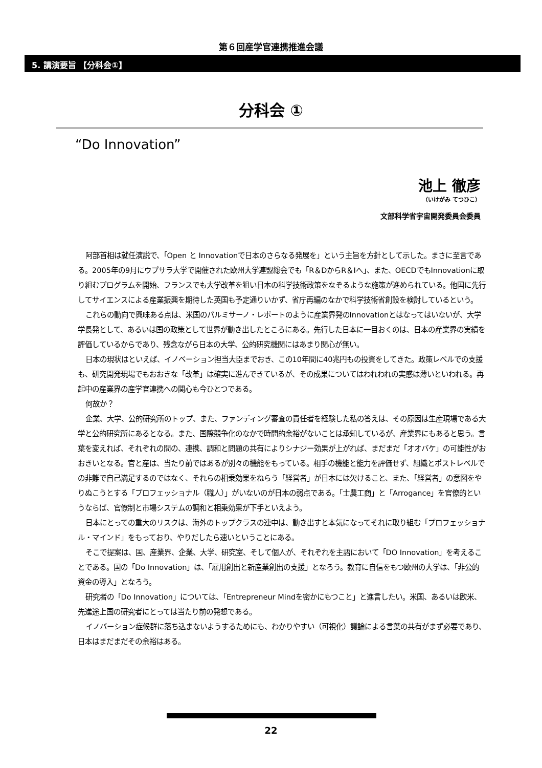第６回産学官連携推進会議
5. 講演要旨 【分科会①】
分科会 ①
“Do Innovation”
池上 徹彦
（いけがみ てつひこ）
文部科学省宇宙開発委員会委員
阿部首相は就任演説で、「Open と Innovationで日本のさらなる発展を」という主旨を方針として示した。まさに至言である。2005年の9月にウプサラ大学で開催された欧州大学連盟総会でも「R＆DからR＆Iへ」、また、OECDでもInnovationに取り組むプログラムを開始、フランスでも大学改革を狙い日本の科学技術政策をなぞるような施策が進められている。他国に先行してサイエンスによる産業振興を期待した英国も予定通りいかず、省庁再編のなかで科学技術省創設を検討しているという。
これらの動向で興味ある点は、米国のパルミサーノ・レポートのように産業界発のInnovationとはなってはいないが、大学学長発として、あるいは国の政策として世界が動き出したところにある。先行した日本に一目おくのは、日本の産業界の実績を評価しているからであり、残念ながら日本の大学、公的研究機関にはあまり関心が無い。
日本の現状はといえば、イノベーション担当大臣までおき、この10年間に40兆円もの投資をしてきた。政策レベルでの支援も、研究開発現場でもおおきな「改革」は確実に進んできているが、その成果についてはわれわれの実感は薄いといわれる。再起中の産業界の産学官連携への関心も今ひとつである。
何故か？
企業、大学、公的研究所のトップ、また、ファンディング審査の責任者を経験した私の答えは、その原因は生産現場である大学と公的研究所にあるとなる。また、国際競争化のなかで時間的余裕がないことは承知しているが、産業界にもあると思う。言葉を変えれば、それぞれの間の、連携、調和と問題の共有によりシナジー効果が上がれば、まだまだ「オオバケ」の可能性がおおきいとなる。官と産は、当たり前ではあるが別々の機能をもっている。相手の機能と能力を評価せず、組織とポストレベルでの非難で自己満足するのではなく、それらの相乗効果をねらう「経営者」が日本には欠けること、また、「経営者」の意図をやりぬこうとする「プロフェッショナル（職人）」がいないのが日本の弱点である。「士農工商」と「Arrogance」を官僚的というならば、官僚制と市場システムの調和と相乗効果が下手といえよう。
日本にとっての重大のリスクは、海外のトップクラスの連中は、動き出すと本気になってそれに取り組む「プロフェッショナル・マインド」をもっており、やりだしたら速いということにある。
そこで提案は、国、産業界、企業、大学、研究室、そして個人が、それぞれを主語において「DO Innovation」を考えることである。国の「Do Innovation」は、「雇用創出と新産業創出の支援」となろう。教育に自信をもつ欧州の大学は、「非公的資金の導入」となろう。
研究者の「Do Innovation」については、「Entrepreneur Mindを密かにもつこと」と進言したい。米国、あるいは欧米、先進途上国の研究者にとっては当たり前の発想である。
イノバーション症候群に落ち込まないようするためにも、わかりやすい（可視化）議論による言葉の共有がまず必要であり、日本はまだまだその余裕はある。
22